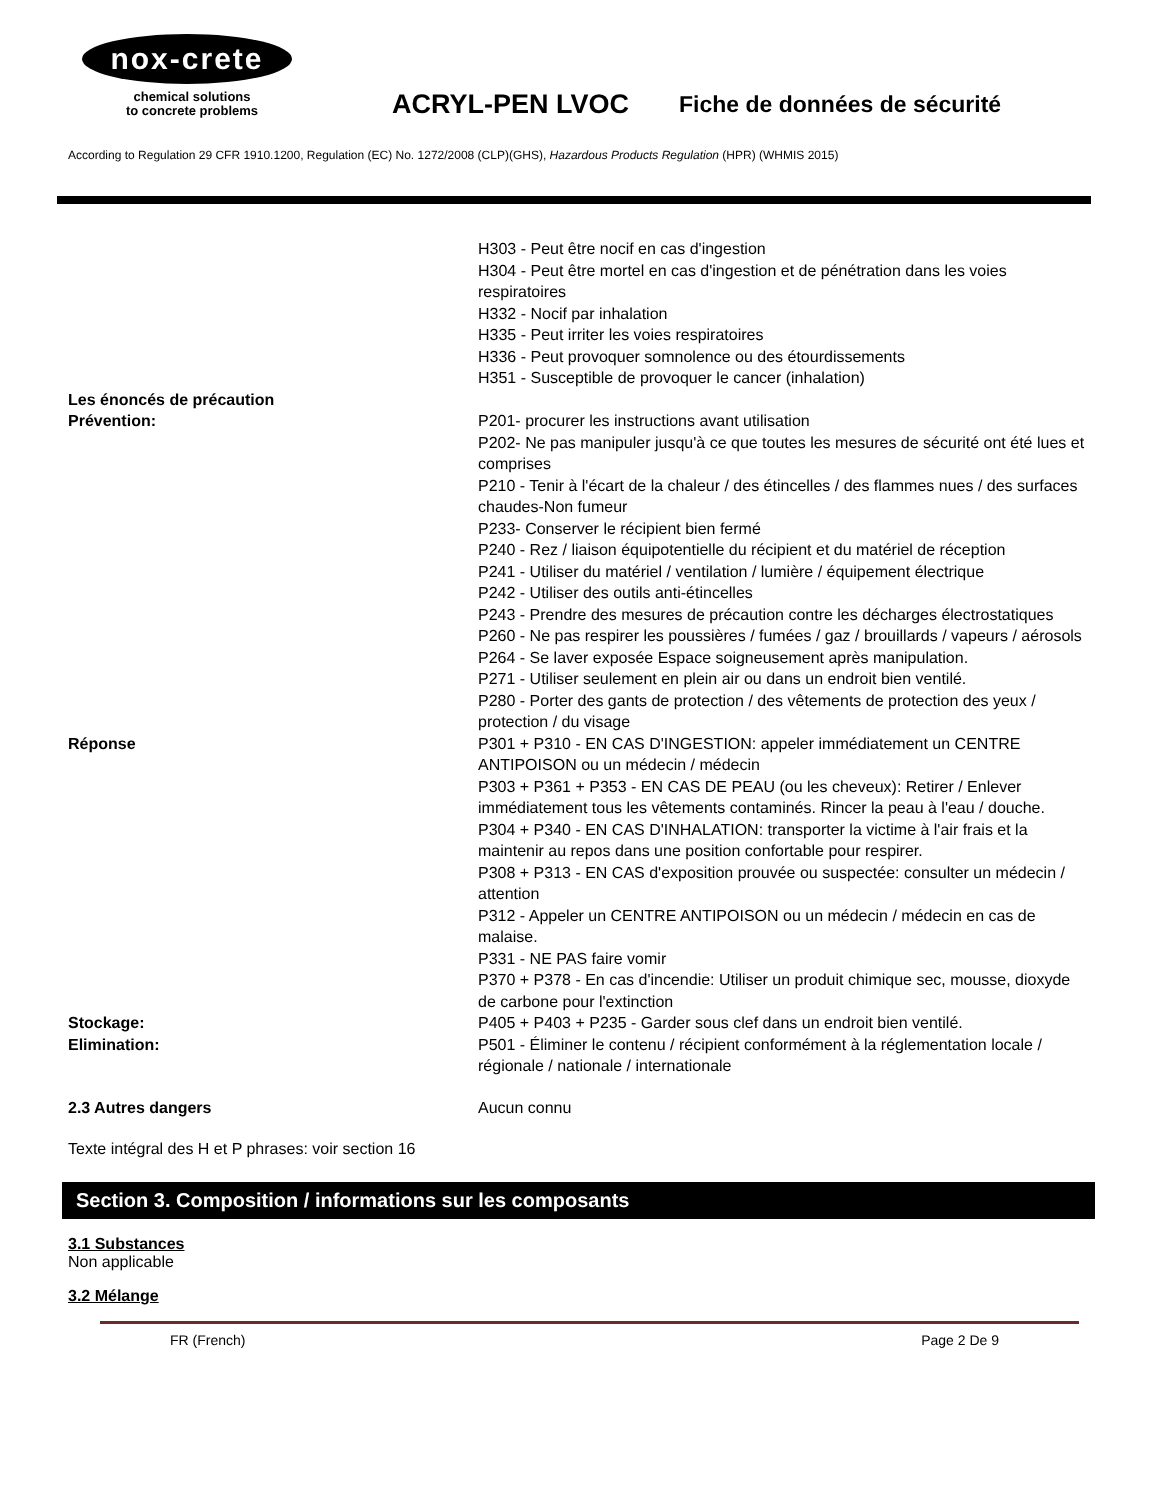nox-crete
chemical solutions
to concrete problems
ACRYL-PEN LVOC
Fiche de données de sécurité
According to Regulation 29 CFR 1910.1200, Regulation (EC) No. 1272/2008 (CLP)(GHS), Hazardous Products Regulation (HPR) (WHMIS 2015)
H303 - Peut être nocif en cas d'ingestion
H304 - Peut être mortel en cas d'ingestion et de pénétration dans les voies respiratoires
H332 - Nocif par inhalation
H335 - Peut irriter les voies respiratoires
H336 - Peut provoquer somnolence ou des étourdissements
H351 - Susceptible de provoquer le cancer (inhalation)
Les énoncés de précaution
Prévention:
P201- procurer les instructions avant utilisation
P202- Ne pas manipuler jusqu'à ce que toutes les mesures de sécurité ont été lues et comprises
P210 - Tenir à l'écart de la chaleur / des étincelles / des flammes nues / des surfaces chaudes-Non fumeur
P233- Conserver le récipient bien fermé
P240 - Rez / liaison équipotentielle du récipient et du matériel de réception
P241 - Utiliser du matériel / ventilation / lumière / équipement électrique
P242 - Utiliser des outils anti-étincelles
P243 - Prendre des mesures de précaution contre les décharges électrostatiques
P260 - Ne pas respirer les poussières / fumées / gaz / brouillards / vapeurs / aérosols
P264 - Se laver exposée Espace soigneusement après manipulation.
P271 - Utiliser seulement en plein air ou dans un endroit bien ventilé.
P280 - Porter des gants de protection / des vêtements de protection des yeux / protection / du visage
Réponse P301 + P310 - EN CAS D'INGESTION: appeler immédiatement un CENTRE ANTIPOISON ou un médecin / médecin
P303 + P361 + P353 - EN CAS DE PEAU (ou les cheveux): Retirer / Enlever immédiatement tous les vêtements contaminés. Rincer la peau à l'eau / douche.
P304 + P340 - EN CAS D'INHALATION: transporter la victime à l'air frais et la maintenir au repos dans une position confortable pour respirer.
P308 + P313 - EN CAS d'exposition prouvée ou suspectée: consulter un médecin / attention
P312 - Appeler un CENTRE ANTIPOISON ou un médecin / médecin en cas de malaise.
P331 - NE PAS faire vomir
P370 + P378 - En cas d'incendie: Utiliser un produit chimique sec, mousse, dioxyde de carbone pour l'extinction
Stockage: P405 + P403 + P235 - Garder sous clef dans un endroit bien ventilé.
Elimination: P501 - Éliminer le contenu / récipient conformément à la réglementation locale / régionale / nationale / internationale
2.3 Autres dangers Aucun connu
Texte intégral des H et P phrases: voir section 16
Section 3. Composition / informations sur les composants
3.1 Substances
Non applicable
3.2 Mélange
FR (French) Page 2 De 9